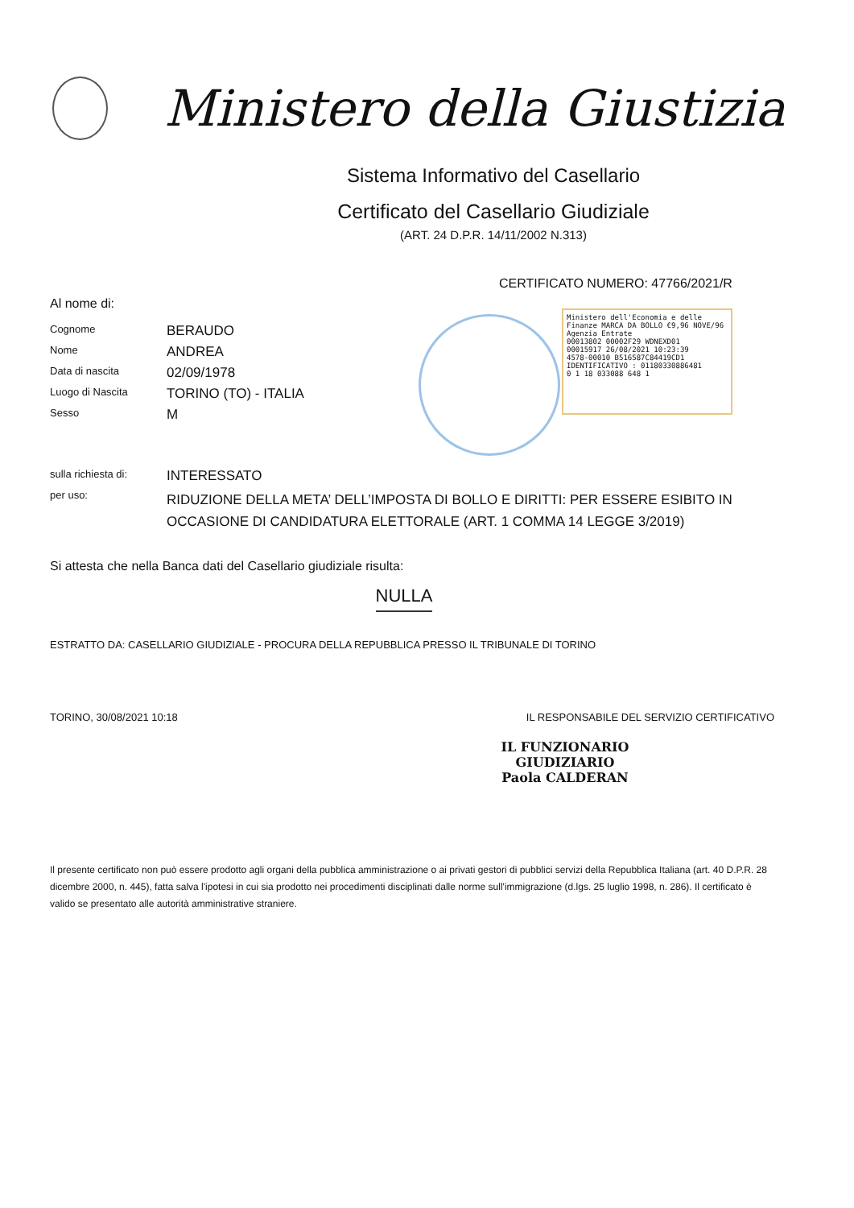Ministero della Giustizia
Sistema Informativo del Casellario
Certificato del Casellario Giudiziale
(ART. 24 D.P.R. 14/11/2002 N.313)
CERTIFICATO NUMERO: 47766/2021/R
Ministero dell'Economia e delle Finanze MARCA DA BOLLO €9,96 NOVE/96
Agenzia Entrate
00013802 00002F29 WDNEXD01
00015917 26/08/2021 10:23:39
4578-00010 B516587C84419CD1
IDENTIFICATIVO : 01180330886481
0 1 18 033088 648 1
Al nome di:
| Cognome | BERAUDO |
| Nome | ANDREA |
| Data di nascita | 02/09/1978 |
| Luogo di Nascita | TORINO (TO) - ITALIA |
| Sesso | M |
| sulla richiesta di: | INTERESSATO |
| per uso: | RIDUZIONE DELLA META’ DELL’IMPOSTA DI BOLLO E DIRITTI: PER ESSERE ESIBITO IN OCCASIONE DI CANDIDATURA ELETTORALE (ART. 1 COMMA 14 LEGGE 3/2019) |
Si attesta che nella Banca dati del Casellario giudiziale risulta:
NULLA
ESTRATTO DA: CASELLARIO GIUDIZIALE - PROCURA DELLA REPUBBLICA PRESSO IL TRIBUNALE DI TORINO
TORINO, 30/08/2021 10:18 IL RESPONSABILE DEL SERVIZIO CERTIFICATIVO
IL FUNZIONARIO GIUDIZIARIO
Paola CALDERAN
Il presente certificato non può essere prodotto agli organi della pubblica amministrazione o ai privati gestori di pubblici servizi della Repubblica Italiana (art. 40 D.P.R. 28 dicembre 2000, n. 445), fatta salva l'ipotesi in cui sia prodotto nei procedimenti disciplinati dalle norme sull'immigrazione (d.lgs. 25 luglio 1998, n. 286). Il certificato è valido se presentato alle autorità amministrative straniere.